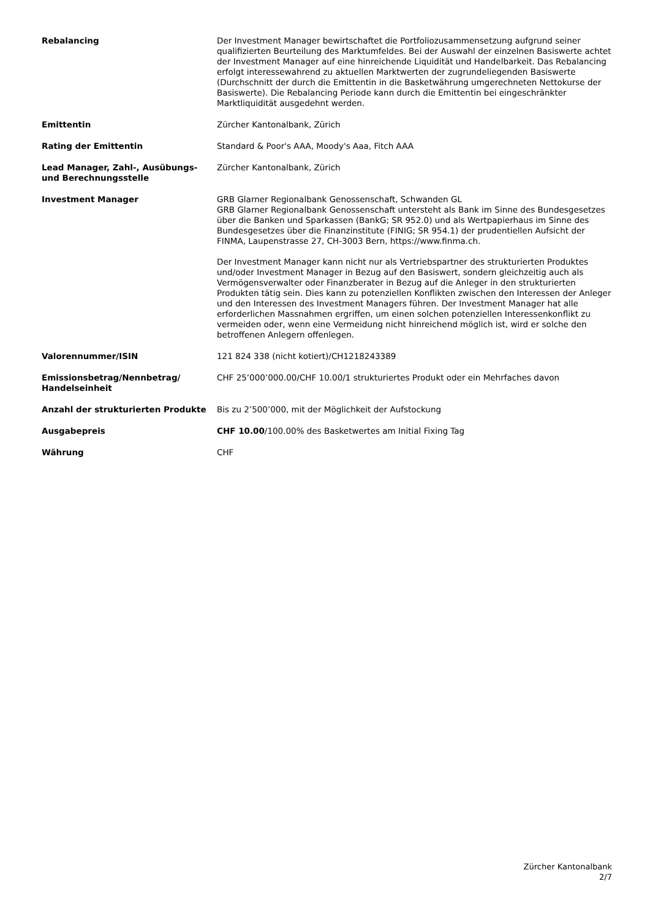| Rebalancing | Der Investment Manager bewirtschaftet die Portfoliozusammensetzung aufgrund seiner qualifizierten Beurteilung des Marktumfeldes. Bei der Auswahl der einzelnen Basiswerte achtet der Investment Manager auf eine hinreichende Liquidität und Handelbarkeit. Das Rebalancing erfolgt interessewahrend zu aktuellen Marktwerten der zugrundeliegenden Basiswerte (Durchschnitt der durch die Emittentin in die Basketwährung umgerechneten Nettokurse der Basiswerte). Die Rebalancing Periode kann durch die Emittentin bei eingeschränkter Marktliquidität ausgedehnt werden. |
| Emittentin | Zürcher Kantonalbank, Zürich |
| Rating der Emittentin | Standard & Poor's AAA, Moody's Aaa, Fitch AAA |
| Lead Manager, Zahl-, Ausübungs- und Berechnungsstelle | Zürcher Kantonalbank, Zürich |
| Investment Manager | GRB Glarner Regionalbank Genossenschaft, Schwanden GL GRB Glarner Regionalbank Genossenschaft untersteht als Bank im Sinne des Bundesgesetzes über die Banken und Sparkassen (BankG; SR 952.0) und als Wertpapierhaus im Sinne des Bundesgesetzes über die Finanzinstitute (FINIG; SR 954.1) der prudentiellen Aufsicht der FINMA, Laupenstrasse 27, CH-3003 Bern, https://www.finma.ch. Der Investment Manager kann nicht nur als Vertriebspartner des strukturierten Produktes und/oder Investment Manager in Bezug auf den Basiswert, sondern gleichzeitig auch als Vermögensverwalter oder Finanzberater in Bezug auf die Anleger in den strukturierten Produkten tätig sein. Dies kann zu potenziellen Konflikten zwischen den Interessen der Anleger und den Interessen des Investment Managers führen. Der Investment Manager hat alle erforderlichen Massnahmen ergriffen, um einen solchen potenziellen Interessenkonflikt zu vermeiden oder, wenn eine Vermeidung nicht hinreichend möglich ist, wird er solche den betroffenen Anlegern offenlegen. |
| Valorennummer/ISIN | 121 824 338 (nicht kotiert)/CH1218243389 |
| Emissionsbetrag/Nennbetrag/ Handelseinheit | CHF 25’000’000.00/CHF 10.00/1 strukturiertes Produkt oder ein Mehrfaches davon |
| Anzahl der strukturierten Produkte | Bis zu 2’500’000, mit der Möglichkeit der Aufstockung |
| Ausgabepreis | CHF 10.00 /100.00% des Basketwertes am Initial Fixing Tag |
| Währung | CHF |
Zürcher Kantonalbank
2/7